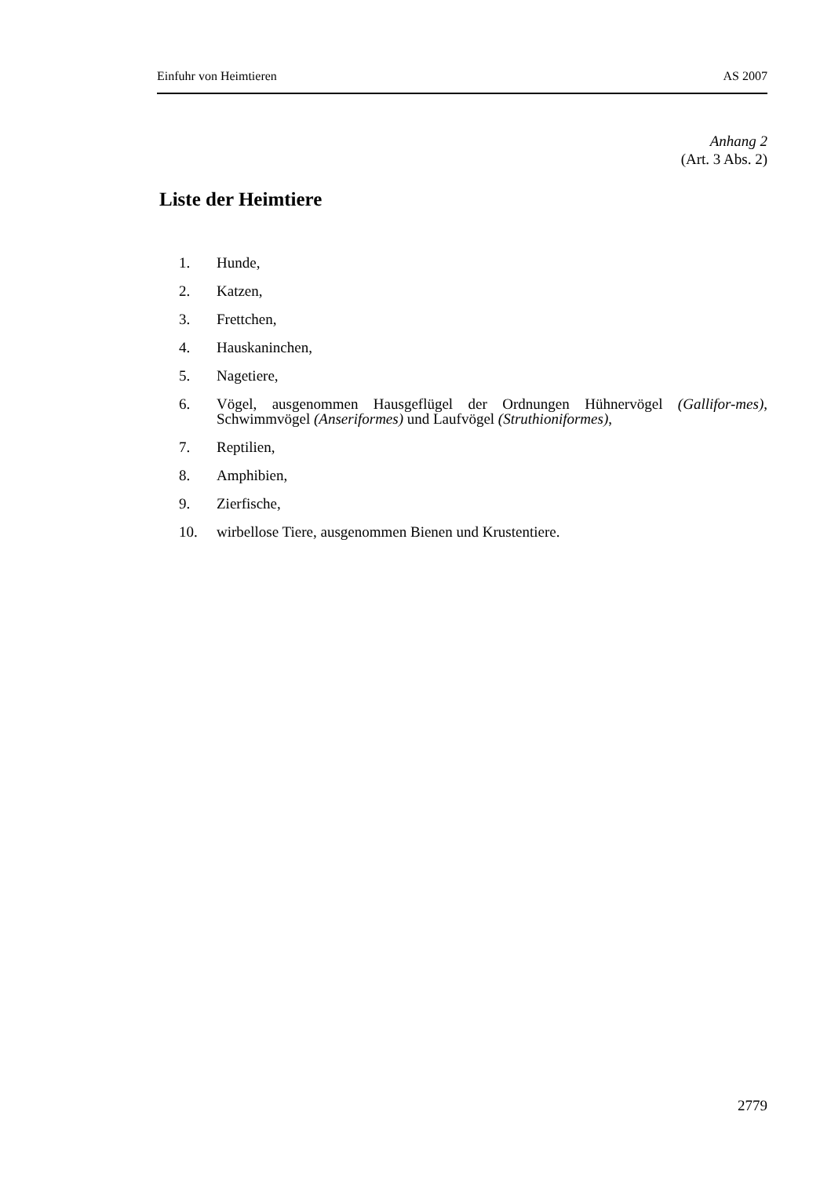Einfuhr von Heimtieren AS 2007
Anhang 2
(Art. 3 Abs. 2)
Liste der Heimtiere
1. Hunde,
2. Katzen,
3. Frettchen,
4. Hauskaninchen,
5. Nagetiere,
6. Vögel, ausgenommen Hausgeflügel der Ordnungen Hühnervögel (Gallifor-mes), Schwimmvögel (Anseriformes) und Laufvögel (Struthioniformes),
7. Reptilien,
8. Amphibien,
9. Zierfische,
10. wirbellose Tiere, ausgenommen Bienen und Krustentiere.
2779